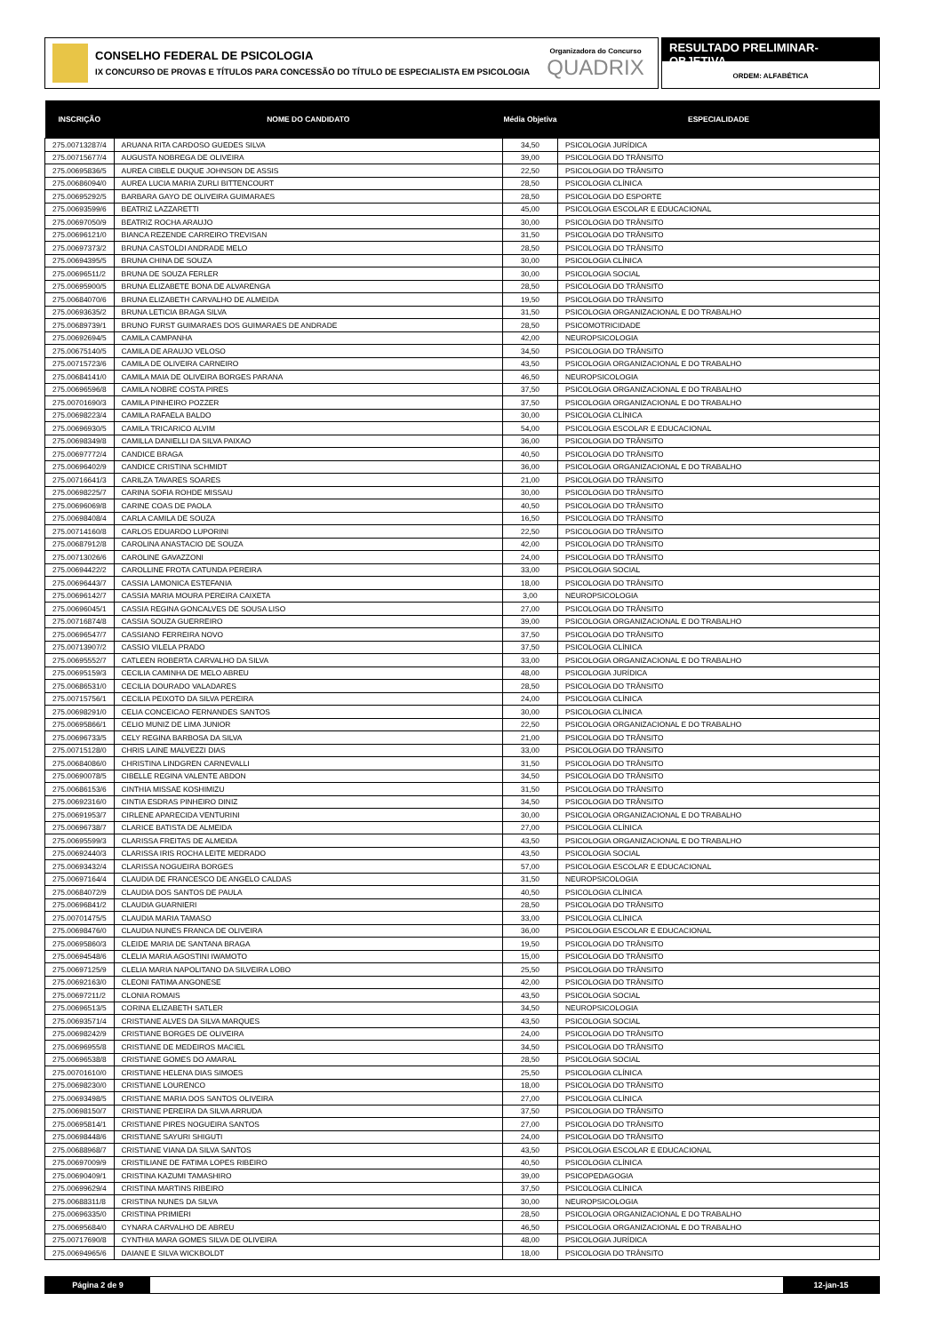CONSELHO FEDERAL DE PSICOLOGIA
IX CONCURSO DE PROVAS E TÍTULOS PARA CONCESSÃO DO TÍTULO DE ESPECIALISTA EM PSICOLOGIA
Organizadora do Concurso
QUADRIX
RESULTADO PRELIMINAR-OBJETIVA
ORDEM: ALFABÉTICA
| INSCRIÇÃO | NOME DO CANDIDATO | Média Objetiva | ESPECIALIDADE |
| --- | --- | --- | --- |
| 275.00713287/4 | ARUANA RITA CARDOSO GUEDES SILVA | 34,50 | PSICOLOGIA JURÍDICA |
| 275.00715677/4 | AUGUSTA NOBREGA DE OLIVEIRA | 39,00 | PSICOLOGIA DO TRÂNSITO |
| 275.00695836/5 | AUREA CIBELE DUQUE JOHNSON DE ASSIS | 22,50 | PSICOLOGIA DO TRÂNSITO |
| 275.00686094/0 | AUREA LUCIA MARIA ZURLI BITTENCOURT | 28,50 | PSICOLOGIA CLÍNICA |
| 275.00695292/5 | BARBARA GAYO DE OLIVEIRA GUIMARAES | 28,50 | PSICOLOGIA DO ESPORTE |
| 275.00693599/6 | BEATRIZ LAZZARETTI | 45,00 | PSICOLOGIA ESCOLAR E EDUCACIONAL |
| 275.00697050/9 | BEATRIZ ROCHA ARAUJO | 30,00 | PSICOLOGIA DO TRÂNSITO |
| 275.00696121/0 | BIANCA REZENDE CARREIRO TREVISAN | 31,50 | PSICOLOGIA DO TRÂNSITO |
| 275.00697373/2 | BRUNA CASTOLDI ANDRADE MELO | 28,50 | PSICOLOGIA DO TRÂNSITO |
| 275.00694395/5 | BRUNA CHINA DE SOUZA | 30,00 | PSICOLOGIA CLÍNICA |
| 275.00696511/2 | BRUNA DE SOUZA FERLER | 30,00 | PSICOLOGIA SOCIAL |
| 275.00695900/5 | BRUNA ELIZABETE BONA DE ALVARENGA | 28,50 | PSICOLOGIA DO TRÂNSITO |
| 275.00684070/6 | BRUNA ELIZABETH CARVALHO DE ALMEIDA | 19,50 | PSICOLOGIA DO TRÂNSITO |
| 275.00693635/2 | BRUNA LETICIA BRAGA SILVA | 31,50 | PSICOLOGIA ORGANIZACIONAL E DO TRABALHO |
| 275.00689739/1 | BRUNO FURST GUIMARAES DOS GUIMARAES DE ANDRADE | 28,50 | PSICOMOTRICIDADE |
| 275.00692694/5 | CAMILA CAMPANHA | 42,00 | NEUROPSICOLOGIA |
| 275.00675140/5 | CAMILA DE ARAUJO VELOSO | 34,50 | PSICOLOGIA DO TRÂNSITO |
| 275.00715723/6 | CAMILA DE OLIVEIRA CARNEIRO | 43,50 | PSICOLOGIA ORGANIZACIONAL E DO TRABALHO |
| 275.00684141/0 | CAMILA MAIA DE OLIVEIRA BORGES PARANA | 46,50 | NEUROPSICOLOGIA |
| 275.00696596/8 | CAMILA NOBRE COSTA PIRES | 37,50 | PSICOLOGIA ORGANIZACIONAL E DO TRABALHO |
| 275.00701690/3 | CAMILA PINHEIRO POZZER | 37,50 | PSICOLOGIA ORGANIZACIONAL E DO TRABALHO |
| 275.00698223/4 | CAMILA RAFAELA BALDO | 30,00 | PSICOLOGIA CLÍNICA |
| 275.00696930/5 | CAMILA TRICARICO ALVIM | 54,00 | PSICOLOGIA ESCOLAR E EDUCACIONAL |
| 275.00698349/8 | CAMILLA DANIELLI DA SILVA PAIXAO | 36,00 | PSICOLOGIA DO TRÂNSITO |
| 275.00697772/4 | CANDICE BRAGA | 40,50 | PSICOLOGIA DO TRÂNSITO |
| 275.00696402/9 | CANDICE CRISTINA SCHMIDT | 36,00 | PSICOLOGIA ORGANIZACIONAL E DO TRABALHO |
| 275.00716641/3 | CARILZA TAVARES SOARES | 21,00 | PSICOLOGIA DO TRÂNSITO |
| 275.00698225/7 | CARINA SOFIA ROHDE MISSAU | 30,00 | PSICOLOGIA DO TRÂNSITO |
| 275.00696069/8 | CARINE COAS DE PAOLA | 40,50 | PSICOLOGIA DO TRÂNSITO |
| 275.00698408/4 | CARLA CAMILA DE SOUZA | 16,50 | PSICOLOGIA DO TRÂNSITO |
| 275.00714160/8 | CARLOS EDUARDO LUPORINI | 22,50 | PSICOLOGIA DO TRÂNSITO |
| 275.00687912/8 | CAROLINA ANASTACIO DE SOUZA | 42,00 | PSICOLOGIA DO TRÂNSITO |
| 275.00713026/6 | CAROLINE GAVAZZONI | 24,00 | PSICOLOGIA DO TRÂNSITO |
| 275.00694422/2 | CAROLLINE FROTA CATUNDA PEREIRA | 33,00 | PSICOLOGIA SOCIAL |
| 275.00696443/7 | CASSIA LAMONICA ESTEFANIA | 18,00 | PSICOLOGIA DO TRÂNSITO |
| 275.00696142/7 | CASSIA MARIA MOURA PEREIRA CAIXETA | 3,00 | NEUROPSICOLOGIA |
| 275.00696045/1 | CASSIA REGINA GONCALVES DE SOUSA LISO | 27,00 | PSICOLOGIA DO TRÂNSITO |
| 275.00716874/8 | CASSIA SOUZA GUERREIRO | 39,00 | PSICOLOGIA ORGANIZACIONAL E DO TRABALHO |
| 275.00696547/7 | CASSIANO FERREIRA NOVO | 37,50 | PSICOLOGIA DO TRÂNSITO |
| 275.00713907/2 | CASSIO VILELA PRADO | 37,50 | PSICOLOGIA CLÍNICA |
| 275.00695552/7 | CATLEEN ROBERTA CARVALHO DA SILVA | 33,00 | PSICOLOGIA ORGANIZACIONAL E DO TRABALHO |
| 275.00695159/3 | CECILIA CAMINHA DE MELO ABREU | 48,00 | PSICOLOGIA JURÍDICA |
| 275.00686531/0 | CECILIA DOURADO VALADARES | 28,50 | PSICOLOGIA DO TRÂNSITO |
| 275.00715756/1 | CECILIA PEIXOTO DA SILVA PEREIRA | 24,00 | PSICOLOGIA CLÍNICA |
| 275.00698291/0 | CELIA CONCEICAO FERNANDES SANTOS | 30,00 | PSICOLOGIA CLÍNICA |
| 275.00695866/1 | CELIO MUNIZ DE LIMA JUNIOR | 22,50 | PSICOLOGIA ORGANIZACIONAL E DO TRABALHO |
| 275.00696733/5 | CELY REGINA BARBOSA DA SILVA | 21,00 | PSICOLOGIA DO TRÂNSITO |
| 275.00715128/0 | CHRIS LAINE MALVEZZI DIAS | 33,00 | PSICOLOGIA DO TRÂNSITO |
| 275.00684086/0 | CHRISTINA LINDGREN CARNEVALLI | 31,50 | PSICOLOGIA DO TRÂNSITO |
| 275.00690078/5 | CIBELLE REGINA VALENTE ABDON | 34,50 | PSICOLOGIA DO TRÂNSITO |
| 275.00686153/6 | CINTHIA MISSAE KOSHIMIZU | 31,50 | PSICOLOGIA DO TRÂNSITO |
| 275.00692316/0 | CINTIA ESDRAS PINHEIRO DINIZ | 34,50 | PSICOLOGIA DO TRÂNSITO |
| 275.00691953/7 | CIRLENE APARECIDA VENTURINI | 30,00 | PSICOLOGIA ORGANIZACIONAL E DO TRABALHO |
| 275.00696738/7 | CLARICE BATISTA DE ALMEIDA | 27,00 | PSICOLOGIA CLÍNICA |
| 275.00695599/3 | CLARISSA FREITAS DE ALMEIDA | 43,50 | PSICOLOGIA ORGANIZACIONAL E DO TRABALHO |
| 275.00692440/3 | CLARISSA IRIS ROCHA LEITE MEDRADO | 43,50 | PSICOLOGIA SOCIAL |
| 275.00693432/4 | CLARISSA NOGUEIRA BORGES | 57,00 | PSICOLOGIA ESCOLAR E EDUCACIONAL |
| 275.00697164/4 | CLAUDIA DE FRANCESCO DE ANGELO CALDAS | 31,50 | NEUROPSICOLOGIA |
| 275.00684072/9 | CLAUDIA DOS SANTOS DE PAULA | 40,50 | PSICOLOGIA CLÍNICA |
| 275.00696841/2 | CLAUDIA GUARNIERI | 28,50 | PSICOLOGIA DO TRÂNSITO |
| 275.00701475/5 | CLAUDIA MARIA TAMASO | 33,00 | PSICOLOGIA CLÍNICA |
| 275.00698476/0 | CLAUDIA NUNES FRANCA DE OLIVEIRA | 36,00 | PSICOLOGIA ESCOLAR E EDUCACIONAL |
| 275.00695860/3 | CLEIDE MARIA DE SANTANA BRAGA | 19,50 | PSICOLOGIA DO TRÂNSITO |
| 275.00694548/6 | CLELIA MARIA AGOSTINI IWAMOTO | 15,00 | PSICOLOGIA DO TRÂNSITO |
| 275.00697125/9 | CLELIA MARIA NAPOLITANO DA SILVEIRA LOBO | 25,50 | PSICOLOGIA DO TRÂNSITO |
| 275.00692163/0 | CLEONI FATIMA ANGONESE | 42,00 | PSICOLOGIA DO TRÂNSITO |
| 275.00697211/2 | CLONIA ROMAIS | 43,50 | PSICOLOGIA SOCIAL |
| 275.00696513/5 | CORINA ELIZABETH SATLER | 34,50 | NEUROPSICOLOGIA |
| 275.00693571/4 | CRISTIANE ALVES DA SILVA MARQUES | 43,50 | PSICOLOGIA SOCIAL |
| 275.00698242/9 | CRISTIANE BORGES DE OLIVEIRA | 24,00 | PSICOLOGIA DO TRÂNSITO |
| 275.00696955/8 | CRISTIANE DE MEDEIROS MACIEL | 34,50 | PSICOLOGIA DO TRÂNSITO |
| 275.00696538/8 | CRISTIANE GOMES DO AMARAL | 28,50 | PSICOLOGIA SOCIAL |
| 275.00701610/0 | CRISTIANE HELENA DIAS SIMOES | 25,50 | PSICOLOGIA CLÍNICA |
| 275.00698230/0 | CRISTIANE LOURENCO | 18,00 | PSICOLOGIA DO TRÂNSITO |
| 275.00693498/5 | CRISTIANE MARIA DOS SANTOS OLIVEIRA | 27,00 | PSICOLOGIA CLÍNICA |
| 275.00698150/7 | CRISTIANE PEREIRA DA SILVA ARRUDA | 37,50 | PSICOLOGIA DO TRÂNSITO |
| 275.00695814/1 | CRISTIANE PIRES NOGUEIRA SANTOS | 27,00 | PSICOLOGIA DO TRÂNSITO |
| 275.00698448/6 | CRISTIANE SAYURI SHIGUTI | 24,00 | PSICOLOGIA DO TRÂNSITO |
| 275.00688968/7 | CRISTIANE VIANA DA SILVA SANTOS | 43,50 | PSICOLOGIA ESCOLAR E EDUCACIONAL |
| 275.00697009/9 | CRISTILIANE DE FATIMA LOPES RIBEIRO | 40,50 | PSICOLOGIA CLÍNICA |
| 275.00690409/1 | CRISTINA KAZUMI TAMASHIRO | 39,00 | PSICOPEDAGOGIA |
| 275.00699629/4 | CRISTINA MARTINS RIBEIRO | 37,50 | PSICOLOGIA CLÍNICA |
| 275.00688311/8 | CRISTINA NUNES DA SILVA | 30,00 | NEUROPSICOLOGIA |
| 275.00696335/0 | CRISTINA PRIMIERI | 28,50 | PSICOLOGIA ORGANIZACIONAL E DO TRABALHO |
| 275.00695684/0 | CYNARA CARVALHO DE ABREU | 46,50 | PSICOLOGIA ORGANIZACIONAL E DO TRABALHO |
| 275.00717690/8 | CYNTHIA MARA GOMES SILVA DE OLIVEIRA | 48,00 | PSICOLOGIA JURÍDICA |
| 275.00694965/6 | DAIANE E SILVA WICKBOLDT | 18,00 | PSICOLOGIA DO TRÂNSITO |
Página 2 de 9 12-jan-15